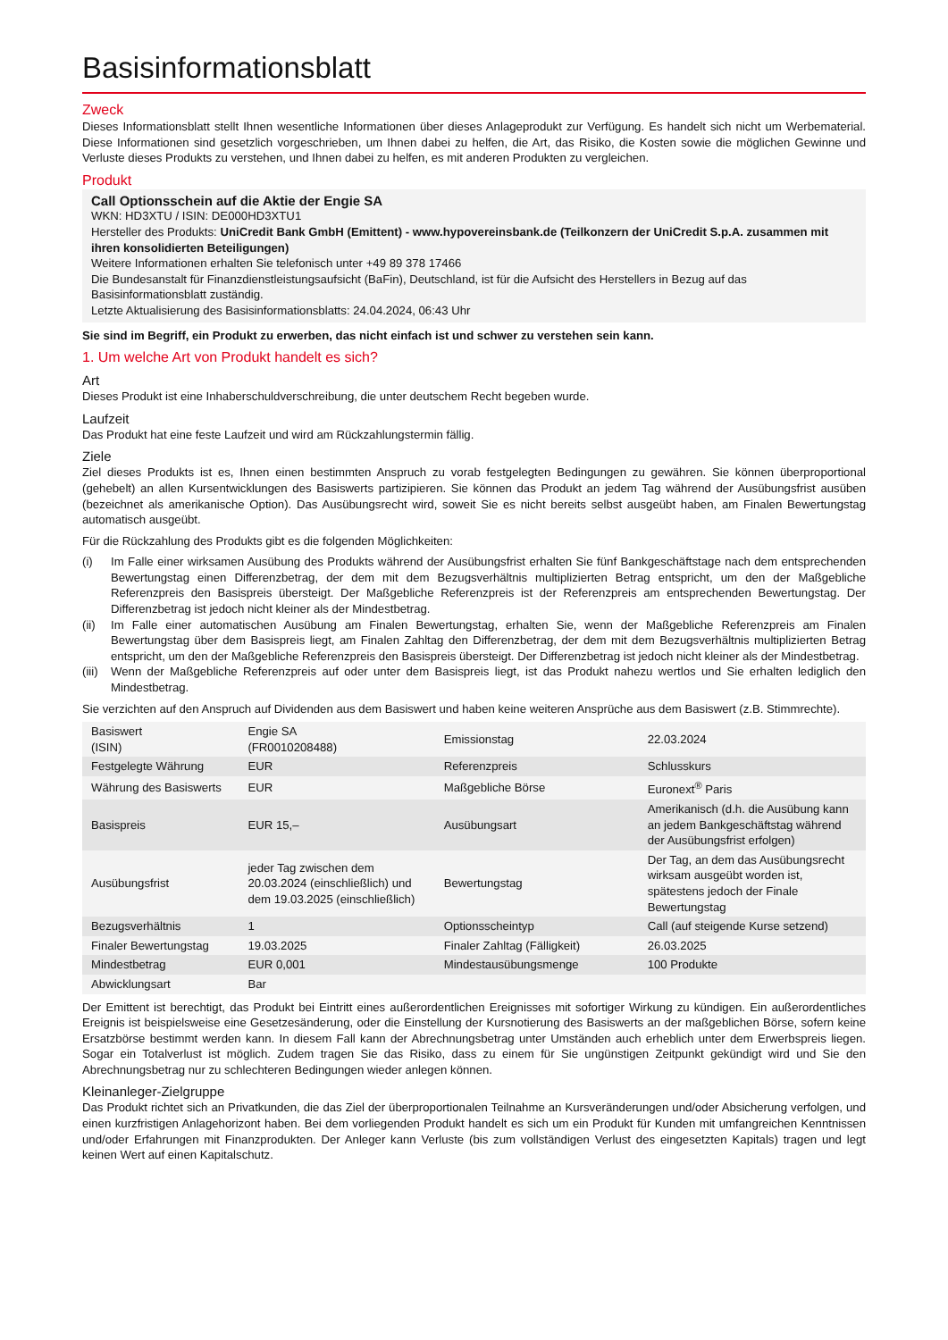Basisinformationsblatt
Zweck
Dieses Informationsblatt stellt Ihnen wesentliche Informationen über dieses Anlageprodukt zur Verfügung. Es handelt sich nicht um Werbematerial. Diese Informationen sind gesetzlich vorgeschrieben, um Ihnen dabei zu helfen, die Art, das Risiko, die Kosten sowie die möglichen Gewinne und Verluste dieses Produkts zu verstehen, und Ihnen dabei zu helfen, es mit anderen Produkten zu vergleichen.
Produkt
Call Optionsschein auf die Aktie der Engie SA
WKN: HD3XTU / ISIN: DE000HD3XTU1
Hersteller des Produkts: UniCredit Bank GmbH (Emittent) - www.hypovereinsbank.de (Teilkonzern der UniCredit S.p.A. zusammen mit ihren konsolidierten Beteiligungen)
Weitere Informationen erhalten Sie telefonisch unter +49 89 378 17466
Die Bundesanstalt für Finanzdienstleistungsaufsicht (BaFin), Deutschland, ist für die Aufsicht des Herstellers in Bezug auf das Basisinformationsblatt zuständig.
Letzte Aktualisierung des Basisinformationsblatts: 24.04.2024, 06:43 Uhr
Sie sind im Begriff, ein Produkt zu erwerben, das nicht einfach ist und schwer zu verstehen sein kann.
1. Um welche Art von Produkt handelt es sich?
Art
Dieses Produkt ist eine Inhaberschuldverschreibung, die unter deutschem Recht begeben wurde.
Laufzeit
Das Produkt hat eine feste Laufzeit und wird am Rückzahlungstermin fällig.
Ziele
Ziel dieses Produkts ist es, Ihnen einen bestimmten Anspruch zu vorab festgelegten Bedingungen zu gewähren. Sie können überproportional (gehebelt) an allen Kursentwicklungen des Basiswerts partizipieren. Sie können das Produkt an jedem Tag während der Ausübungsfrist ausüben (bezeichnet als amerikanische Option). Das Ausübungsrecht wird, soweit Sie es nicht bereits selbst ausgeübt haben, am Finalen Bewertungstag automatisch ausgeübt.
Für die Rückzahlung des Produkts gibt es die folgenden Möglichkeiten:
(i) Im Falle einer wirksamen Ausübung des Produkts während der Ausübungsfrist erhalten Sie fünf Bankgeschäftstage nach dem entsprechenden Bewertungstag einen Differenzbetrag, der dem mit dem Bezugsverhältnis multiplizierten Betrag entspricht, um den der Maßgebliche Referenzpreis den Basispreis übersteigt. Der Maßgebliche Referenzpreis ist der Referenzpreis am entsprechenden Bewertungstag. Der Differenzbetrag ist jedoch nicht kleiner als der Mindestbetrag.
(ii) Im Falle einer automatischen Ausübung am Finalen Bewertungstag, erhalten Sie, wenn der Maßgebliche Referenzpreis am Finalen Bewertungstag über dem Basispreis liegt, am Finalen Zahltag den Differenzbetrag, der dem mit dem Bezugsverhältnis multiplizierten Betrag entspricht, um den der Maßgebliche Referenzpreis den Basispreis übersteigt. Der Differenzbetrag ist jedoch nicht kleiner als der Mindestbetrag.
(iii) Wenn der Maßgebliche Referenzpreis auf oder unter dem Basispreis liegt, ist das Produkt nahezu wertlos und Sie erhalten lediglich den Mindestbetrag.
Sie verzichten auf den Anspruch auf Dividenden aus dem Basiswert und haben keine weiteren Ansprüche aus dem Basiswert (z.B. Stimmrechte).
| Basiswert (ISIN) | Engie SA (FR0010208488) | Emissionstag | 22.03.2024 |
| Festgelegte Währung | EUR | Referenzpreis | Schlusskurs |
| Währung des Basiswerts | EUR | Maßgebliche Börse | Euronext<sup>®</sup> Paris |
| Basispreis | EUR 15,– | Ausübungsart | Amerikanisch (d.h. die Ausübung kann an jedem Bankgeschäftstag während der Ausübungsfrist erfolgen) |
| Ausübungsfrist | jeder Tag zwischen dem 20.03.2024 (einschließlich) und dem 19.03.2025 (einschließlich) | Bewertungstag | Der Tag, an dem das Ausübungsrecht wirksam ausgeübt worden ist, spätestens jedoch der Finale Bewertungstag |
| Bezugsverhältnis | 1 | Optionsscheintyp | Call (auf steigende Kurse setzend) |
| Finaler Bewertungstag | 19.03.2025 | Finaler Zahltag (Fälligkeit) | 26.03.2025 |
| Mindestbetrag | EUR 0,001 | Mindestausübungsmenge | 100 Produkte |
| Abwicklungsart | Bar | | |
Der Emittent ist berechtigt, das Produkt bei Eintritt eines außerordentlichen Ereignisses mit sofortiger Wirkung zu kündigen. Ein außerordentliches Ereignis ist beispielsweise eine Gesetzesänderung, oder die Einstellung der Kursnotierung des Basiswerts an der maßgeblichen Börse, sofern keine Ersatzbörse bestimmt werden kann. In diesem Fall kann der Abrechnungsbetrag unter Umständen auch erheblich unter dem Erwerbspreis liegen. Sogar ein Totalverlust ist möglich. Zudem tragen Sie das Risiko, dass zu einem für Sie ungünstigen Zeitpunkt gekündigt wird und Sie den Abrechnungsbetrag nur zu schlechteren Bedingungen wieder anlegen können.
Kleinanleger-Zielgruppe
Das Produkt richtet sich an Privatkunden, die das Ziel der überproportionalen Teilnahme an Kursveränderungen und/oder Absicherung verfolgen, und einen kurzfristigen Anlagehorizont haben. Bei dem vorliegenden Produkt handelt es sich um ein Produkt für Kunden mit umfangreichen Kenntnissen und/oder Erfahrungen mit Finanzprodukten. Der Anleger kann Verluste (bis zum vollständigen Verlust des eingesetzten Kapitals) tragen und legt keinen Wert auf einen Kapitalschutz.